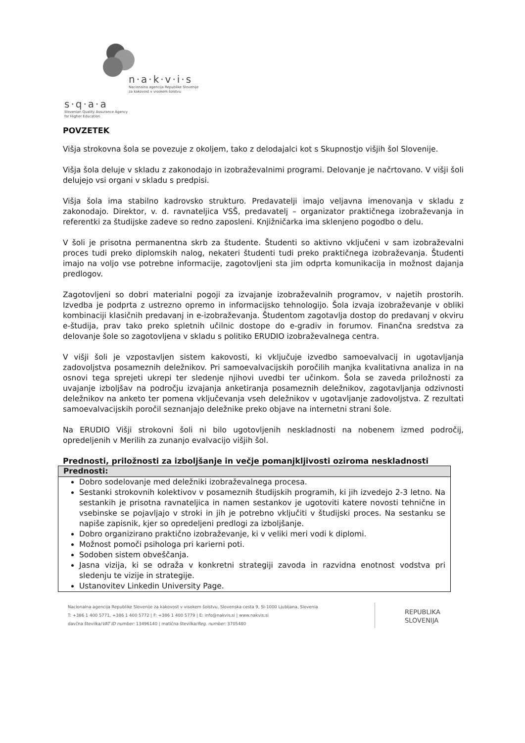n·a·k·v·i·s
Nacionalna agencija Republike Slovenije
za kakovost v visokem šolstvu
s·q·a·a
Slovenian Quality Assurance Agency
for Higher Education
POVZETEK
Višja strokovna šola se povezuje z okoljem, tako z delodajalci kot s Skupnostjo višjih šol Slovenije.
Višja šola deluje v skladu z zakonodajo in izobraževalnimi programi. Delovanje je načrtovano. V višji šoli delujejo vsi organi v skladu s predpisi.
Višja šola ima stabilno kadrovsko strukturo. Predavatelji imajo veljavna imenovanja v skladu z zakonodajo. Direktor, v. d. ravnateljica VSŠ, predavatelj – organizator praktičnega izobraževanja in referentki za študijske zadeve so redno zaposleni. Knjižničarka ima sklenjeno pogodbo o delu.
V šoli je prisotna permanentna skrb za študente. Študenti so aktivno vključeni v sam izobraževalni proces tudi preko diplomskih nalog, nekateri študenti tudi preko praktičnega izobraževanja. Študenti imajo na voljo vse potrebne informacije, zagotovljeni sta jim odprta komunikacija in možnost dajanja predlogov.
Zagotovljeni so dobri materialni pogoji za izvajanje izobraževalnih programov, v najetih prostorih. Izvedba je podprta z ustrezno opremo in informacijsko tehnologijo. Šola izvaja izobraževanje v obliki kombinaciji klasičnih predavanj in e-izobraževanja. Študentom zagotavlja dostop do predavanj v okviru e-študija, prav tako preko spletnih učilnic dostope do e-gradiv in forumov. Finančna sredstva za delovanje šole so zagotovljena v skladu s politiko ERUDIO izobraževalnega centra.
V višji šoli je vzpostavljen sistem kakovosti, ki vključuje izvedbo samoevalvacij in ugotavljanja zadovoljstva posameznih deležnikov. Pri samoevalvacijskih poročilih manjka kvalitativna analiza in na osnovi tega sprejeti ukrepi ter sledenje njihovi uvedbi ter učinkom. Šola se zaveda priložnosti za uvajanje izboljšav na področju izvajanja anketiranja posameznih deležnikov, zagotavljanja odzivnosti deležnikov na anketo ter pomena vključevanja vseh deležnikov v ugotavljanje zadovoljstva. Z rezultati samoevalvacijskih poročil seznanjajo deležnike preko objave na internetni strani šole.
Na ERUDIO Višji strokovni šoli ni bilo ugotovljenih neskladnosti na nobenem izmed področij, opredeljenih v Merilih za zunanjo evalvacijo višjih šol.
Prednosti, priložnosti za izboljšanje in večje pomanjkljivosti oziroma neskladnosti
| Prednosti: |
| --- |
| Dobro sodelovanje med deležniki izobraževalnega procesa. Sestanki strokovnih kolektivov v posameznih študijskih programih, ki jih izvedejo 2-3 letno. Na sestankih je prisotna ravnateljica in namen sestankov je ugotoviti katere novosti tehnične in vsebinske se pojavljajo v stroki in jih je potrebno vključiti v študijski proces. Na sestanku se napiše zapisnik, kjer so opredeljeni predlogi za izboljšanje. Dobro organizirano praktično izobraževanje, ki v veliki meri vodi k diplomi. Možnost pomoči psihologa pri karierni poti. Sodoben sistem obveščanja. Jasna vizija, ki se odraža v konkretni strategiji zavoda in razvidna enotnost vodstva pri sledenju te vizije in strategije. Ustanovitev Linkedin University Page. |
Nacionalna agencija Republike Slovenije za kakovost v visokem šolstvu, Slovenska cesta 9, SI-1000 Ljubljana, Slovenia
T: +386 1 400 5771, +386 1 400 5772 | F: +386 1 400 5779 | E: info@nakvis.si | www.nakvis.si
davčna številka/VAT ID number: 13496140 | matična številka/Reg. number: 3705480
REPUBLIKA
SLOVENIJA